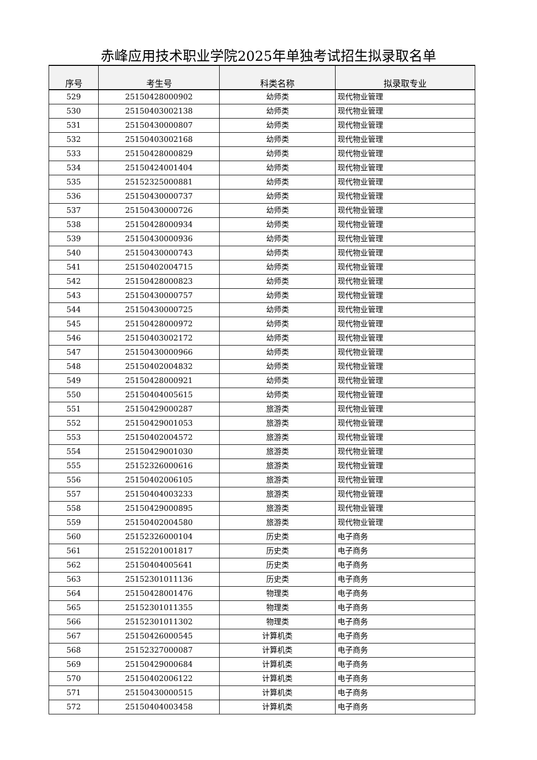赤峰应用技术职业学院2025年单独考试招生拟录取名单
| 序号 | 考生号 | 科类名称 | 拟录取专业 |
| --- | --- | --- | --- |
| 529 | 25150428000902 | 幼师类 | 现代物业管理 |
| 530 | 25150403002138 | 幼师类 | 现代物业管理 |
| 531 | 25150430000807 | 幼师类 | 现代物业管理 |
| 532 | 25150403002168 | 幼师类 | 现代物业管理 |
| 533 | 25150428000829 | 幼师类 | 现代物业管理 |
| 534 | 25150424001404 | 幼师类 | 现代物业管理 |
| 535 | 25152325000881 | 幼师类 | 现代物业管理 |
| 536 | 25150430000737 | 幼师类 | 现代物业管理 |
| 537 | 25150430000726 | 幼师类 | 现代物业管理 |
| 538 | 25150428000934 | 幼师类 | 现代物业管理 |
| 539 | 25150430000936 | 幼师类 | 现代物业管理 |
| 540 | 25150430000743 | 幼师类 | 现代物业管理 |
| 541 | 25150402004715 | 幼师类 | 现代物业管理 |
| 542 | 25150428000823 | 幼师类 | 现代物业管理 |
| 543 | 25150430000757 | 幼师类 | 现代物业管理 |
| 544 | 25150430000725 | 幼师类 | 现代物业管理 |
| 545 | 25150428000972 | 幼师类 | 现代物业管理 |
| 546 | 25150403002172 | 幼师类 | 现代物业管理 |
| 547 | 25150430000966 | 幼师类 | 现代物业管理 |
| 548 | 25150402004832 | 幼师类 | 现代物业管理 |
| 549 | 25150428000921 | 幼师类 | 现代物业管理 |
| 550 | 25150404005615 | 幼师类 | 现代物业管理 |
| 551 | 25150429000287 | 旅游类 | 现代物业管理 |
| 552 | 25150429001053 | 旅游类 | 现代物业管理 |
| 553 | 25150402004572 | 旅游类 | 现代物业管理 |
| 554 | 25150429001030 | 旅游类 | 现代物业管理 |
| 555 | 25152326000616 | 旅游类 | 现代物业管理 |
| 556 | 25150402006105 | 旅游类 | 现代物业管理 |
| 557 | 25150404003233 | 旅游类 | 现代物业管理 |
| 558 | 25150429000895 | 旅游类 | 现代物业管理 |
| 559 | 25150402004580 | 旅游类 | 现代物业管理 |
| 560 | 25152326000104 | 历史类 | 电子商务 |
| 561 | 25152201001817 | 历史类 | 电子商务 |
| 562 | 25150404005641 | 历史类 | 电子商务 |
| 563 | 25152301011136 | 历史类 | 电子商务 |
| 564 | 25150428001476 | 物理类 | 电子商务 |
| 565 | 25152301011355 | 物理类 | 电子商务 |
| 566 | 25152301011302 | 物理类 | 电子商务 |
| 567 | 25150426000545 | 计算机类 | 电子商务 |
| 568 | 25152327000087 | 计算机类 | 电子商务 |
| 569 | 25150429000684 | 计算机类 | 电子商务 |
| 570 | 25150402006122 | 计算机类 | 电子商务 |
| 571 | 25150430000515 | 计算机类 | 电子商务 |
| 572 | 25150404003458 | 计算机类 | 电子商务 |